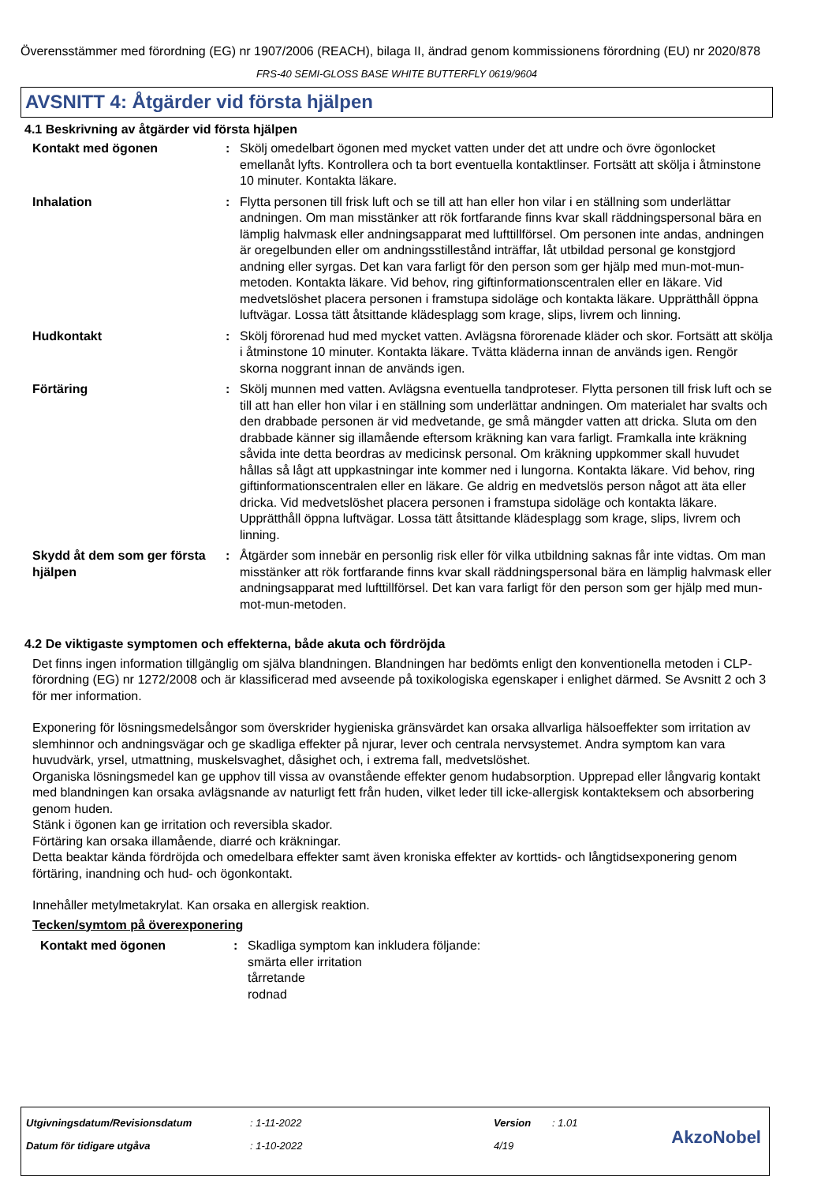Överensstämmer med förordning (EG) nr 1907/2006 (REACH), bilaga II, ändrad genom kommissionens förordning (EU) nr 2020/878
FRS-40 SEMI-GLOSS BASE WHITE BUTTERFLY 0619/9604
AVSNITT 4: Åtgärder vid första hjälpen
4.1 Beskrivning av åtgärder vid första hjälpen
Kontakt med ögonen : Skölj omedelbart ögonen med mycket vatten under det att undre och övre ögonlocket emellanåt lyfts. Kontrollera och ta bort eventuella kontaktlinser. Fortsätt att skölja i åtminstone 10 minuter. Kontakta läkare.
Inhalation : Flytta personen till frisk luft och se till att han eller hon vilar i en ställning som underlättar andningen. Om man misstänker att rök fortfarande finns kvar skall räddningspersonal bära en lämplig halvmask eller andningsapparat med lufttillförsel. Om personen inte andas, andningen är oregelbunden eller om andningsstillestånd inträffar, låt utbildad personal ge konstgjord andning eller syrgas. Det kan vara farligt för den person som ger hjälp med mun-mot-mun-metoden. Kontakta läkare. Vid behov, ring giftinformationscentralen eller en läkare. Vid medvetslöshet placera personen i framstupa sidoläge och kontakta läkare. Upprätthåll öppna luftvägar. Lossa tätt åtsittande klädesplagg som krage, slips, livrem och linning.
Hudkontakt : Skölj förorenad hud med mycket vatten. Avlägsna förorenade kläder och skor. Fortsätt att skölja i åtminstone 10 minuter. Kontakta läkare. Tvätta kläderna innan de används igen. Rengör skorna noggrant innan de används igen.
Förtäring : Skölj munnen med vatten. Avlägsna eventuella tandproteser. Flytta personen till frisk luft och se till att han eller hon vilar i en ställning som underlättar andningen. Om materialet har svalts och den drabbade personen är vid medvetande, ge små mängder vatten att dricka. Sluta om den drabbade känner sig illamående eftersom kräkning kan vara farligt. Framkalla inte kräkning såvida inte detta beordras av medicinsk personal. Om kräkning uppkommer skall huvudet hållas så lågt att uppkastningar inte kommer ned i lungorna. Kontakta läkare. Vid behov, ring giftinformationscentralen eller en läkare. Ge aldrig en medvetslös person något att äta eller dricka. Vid medvetslöshet placera personen i framstupa sidoläge och kontakta läkare. Upprätthåll öppna luftvägar. Lossa tätt åtsittande klädesplagg som krage, slips, livrem och linning.
Skydd åt dem som ger första hjälpen
: Åtgärder som innebär en personlig risk eller för vilka utbildning saknas får inte vidtas. Om man misstänker att rök fortfarande finns kvar skall räddningspersonal bära en lämplig halvmask eller andningsapparat med lufttillförsel. Det kan vara farligt för den person som ger hjälp med mun-mot-mun-metoden.
4.2 De viktigaste symptomen och effekterna, både akuta och fördröjda
Det finns ingen information tillgänglig om själva blandningen. Blandningen har bedömts enligt den konventionella metoden i CLP-förordning (EG) nr 1272/2008 och är klassificerad med avseende på toxikologiska egenskaper i enlighet därmed. Se Avsnitt 2 och 3 för mer information.
Exponering för lösningsmedelsångor som överskrider hygieniska gränsvärdet kan orsaka allvarliga hälsoeffekter som irritation av slemhinnor och andningsvägar och ge skadliga effekter på njurar, lever och centrala nervsystemet. Andra symptom kan vara huvudvärk, yrsel, utmattning, muskelsvaghet, dåsighet och, i extrema fall, medvetslöshet.
Organiska lösningsmedel kan ge upphov till vissa av ovanstående effekter genom hudabsorption. Upprepad eller långvarig kontakt med blandningen kan orsaka avlägsnande av naturligt fett från huden, vilket leder till icke-allergisk kontakteksem och absorbering genom huden.
Stänk i ögonen kan ge irritation och reversibla skador.
Förtäring kan orsaka illamående, diarré och kräkningar.
Detta beaktar kända fördröjda och omedelbara effekter samt även kroniska effekter av korttids- och långtidsexponering genom förtäring, inandning och hud- och ögonkontakt.
Innehåller metylmetakrylat. Kan orsaka en allergisk reaktion.
Tecken/symtom på överexponering
Kontakt med ögonen : Skadliga symptom kan inkludera följande:
smärta eller irritation
tårretande
rodnad
| Utgivningsdatum/Revisionsdatum | : 1-11-2022 | Version | : 1.01 |
| Datum för tidigare utgåva | : 1-10-2022 | 4/19 | |
AkzoNobel